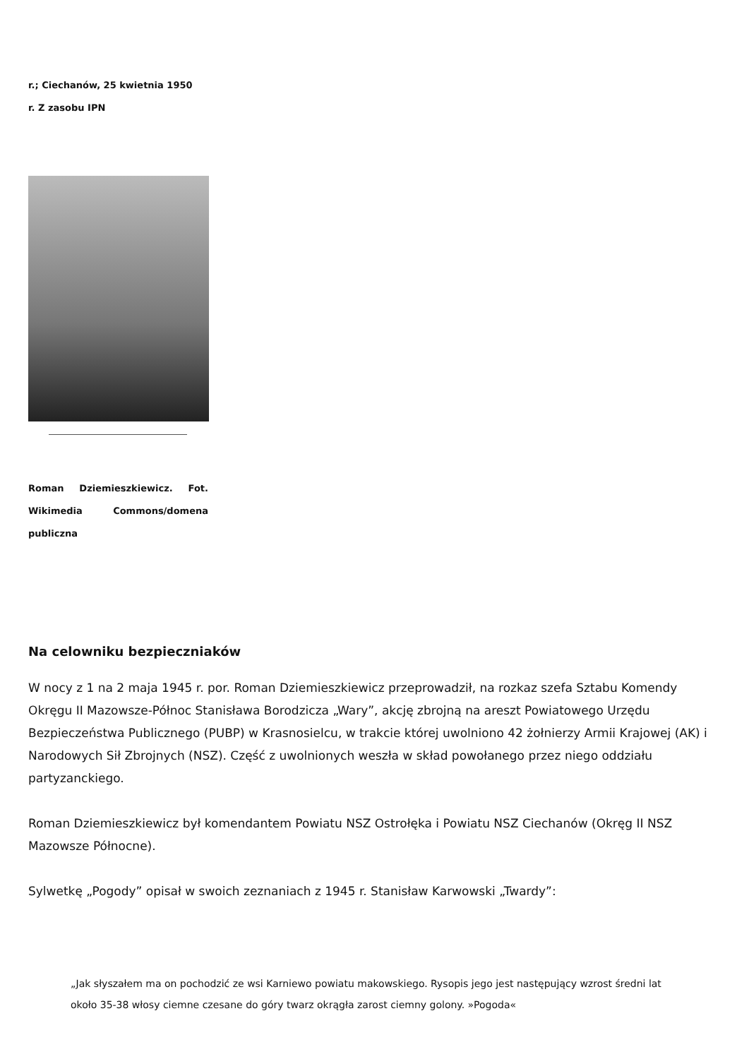r.; Ciechanów, 25 kwietnia 1950
r. Z zasobu IPN
Roman Dziemieszkiewicz. Fot. Wikimedia Commons/domena publiczna
Na celowniku bezpieczniaków
W nocy z 1 na 2 maja 1945 r. por. Roman Dziemieszkiewicz przeprowadził, na rozkaz szefa Sztabu Komendy Okręgu II Mazowsze-Północ Stanisława Borodzicza „Wary”, akcję zbrojną na areszt Powiatowego Urzędu Bezpieczeństwa Publicznego (PUBP) w Krasnosielcu, w trakcie której uwolniono 42 żołnierzy Armii Krajowej (AK) i Narodowych Sił Zbrojnych (NSZ). Część z uwolnionych weszła w skład powołanego przez niego oddziału partyzanckiego.
Roman Dziemieszkiewicz był komendantem Powiatu NSZ Ostrołęka i Powiatu NSZ Ciechanów (Okręg II NSZ Mazowsze Północne).
Sylwetkę „Pogody” opisał w swoich zeznaniach z 1945 r. Stanisław Karwowski „Twardy”:
„Jak słyszałem ma on pochodzić ze wsi Karniewo powiatu makowskiego. Rysopis jego jest następujący wzrost średni lat około 35-38 włosy ciemne czesane do góry twarz okrągła zarost ciemny golony. »Pogoda«